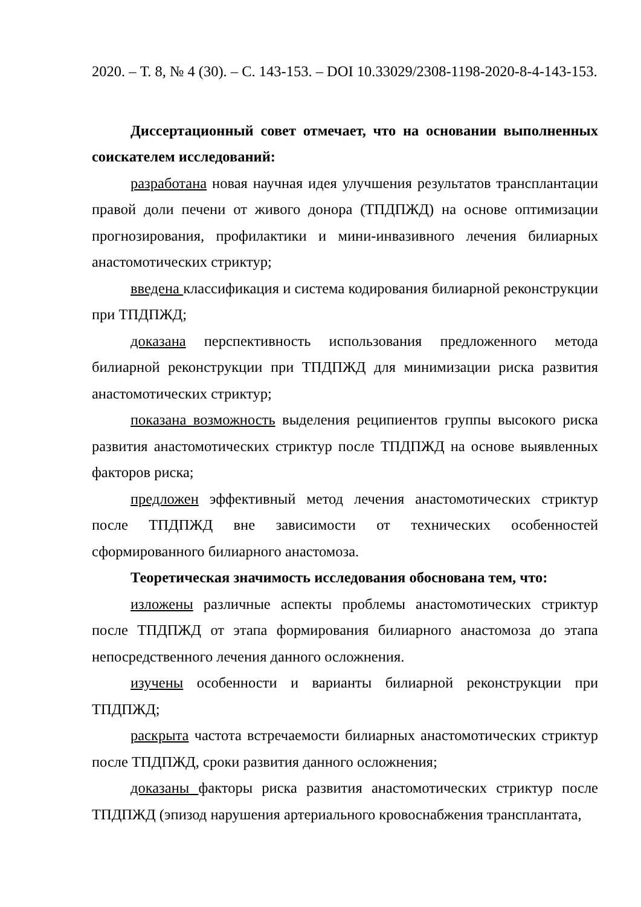2020. – Т. 8, № 4 (30). – С. 143-153. – DOI 10.33029/2308-1198-2020-8-4-143-153.
Диссертационный совет отмечает, что на основании выполненных соискателем исследований:
разработана новая научная идея улучшения результатов трансплантации правой доли печени от живого донора (ТПДПЖД) на основе оптимизации прогнозирования, профилактики и мини-инвазивного лечения билиарных анастомотических стриктур;
введена классификация и система кодирования билиарной реконструкции при ТПДПЖД;
доказана перспективность использования предложенного метода билиарной реконструкции при ТПДПЖД для минимизации риска развития анастомотических стриктур;
показана возможность выделения реципиентов группы высокого риска развития анастомотических стриктур после ТПДПЖД на основе выявленных факторов риска;
предложен эффективный метод лечения анастомотических стриктур после ТПДПЖД вне зависимости от технических особенностей сформированного билиарного анастомоза.
Теоретическая значимость исследования обоснована тем, что:
изложены различные аспекты проблемы анастомотических стриктур после ТПДПЖД от этапа формирования билиарного анастомоза до этапа непосредственного лечения данного осложнения.
изучены особенности и варианты билиарной реконструкции при ТПДПЖД;
раскрыта частота встречаемости билиарных анастомотических стриктур после ТПДПЖД, сроки развития данного осложнения;
доказаны факторы риска развития анастомотических стриктур после ТПДПЖД (эпизод нарушения артериального кровоснабжения трансплантата,